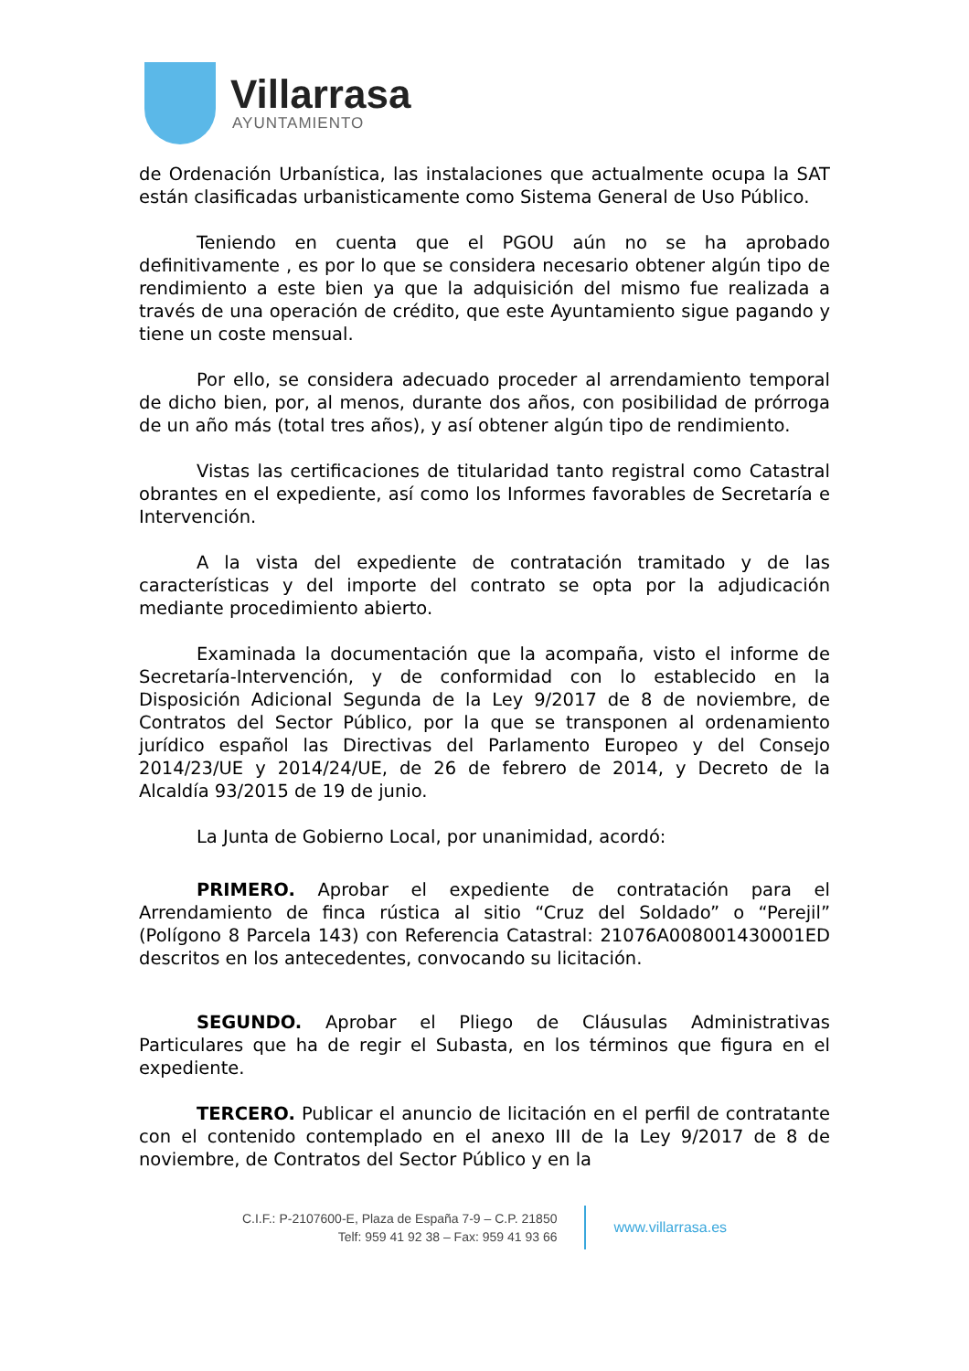Villarrasa
AYUNTAMIENTO
de Ordenación Urbanística, las instalaciones que actualmente ocupa la SAT están clasificadas urbanisticamente como Sistema General de Uso Público.
Teniendo en cuenta que el PGOU aún no se ha aprobado definitivamente , es por lo que se considera necesario obtener algún tipo de rendimiento a este bien ya que la adquisición del mismo fue realizada a través de una operación de crédito, que este Ayuntamiento sigue pagando y tiene un coste mensual.
Por ello, se considera adecuado proceder al arrendamiento temporal de dicho bien, por, al menos, durante dos años, con posibilidad de prórroga de un año más (total tres años), y así obtener algún tipo de rendimiento.
Vistas las certificaciones de titularidad tanto registral como Catastral obrantes en el expediente, así como los Informes favorables de Secretaría e Intervención.
A la vista del expediente de contratación tramitado y de las características y del importe del contrato se opta por la adjudicación mediante procedimiento abierto.
Examinada la documentación que la acompaña, visto el informe de Secretaría-Intervención, y de conformidad con lo establecido en la Disposición Adicional Segunda de la Ley 9/2017 de 8 de noviembre, de Contratos del Sector Público, por la que se transponen al ordenamiento jurídico español las Directivas del Parlamento Europeo y del Consejo 2014/23/UE y 2014/24/UE, de 26 de febrero de 2014, y Decreto de la Alcaldía 93/2015 de 19 de junio.
La Junta de Gobierno Local, por unanimidad, acordó:
PRIMERO. Aprobar el expediente de contratación para el Arrendamiento de finca rústica al sitio “Cruz del Soldado” o “Perejil” (Polígono 8 Parcela 143) con Referencia Catastral: 21076A008001430001ED descritos en los antecedentes, convocando su licitación.
SEGUNDO. Aprobar el Pliego de Cláusulas Administrativas Particulares que ha de regir el Subasta, en los términos que figura en el expediente.
TERCERO. Publicar el anuncio de licitación en el perfil de contratante con el contenido contemplado en el anexo III de la Ley 9/2017 de 8 de noviembre, de Contratos del Sector Público y en la
C.I.F.: P-2107600-E, Plaza de España 7-9 – C.P. 21850
Telf: 959 41 92 38 – Fax: 959 41 93 66
www.villarrasa.es